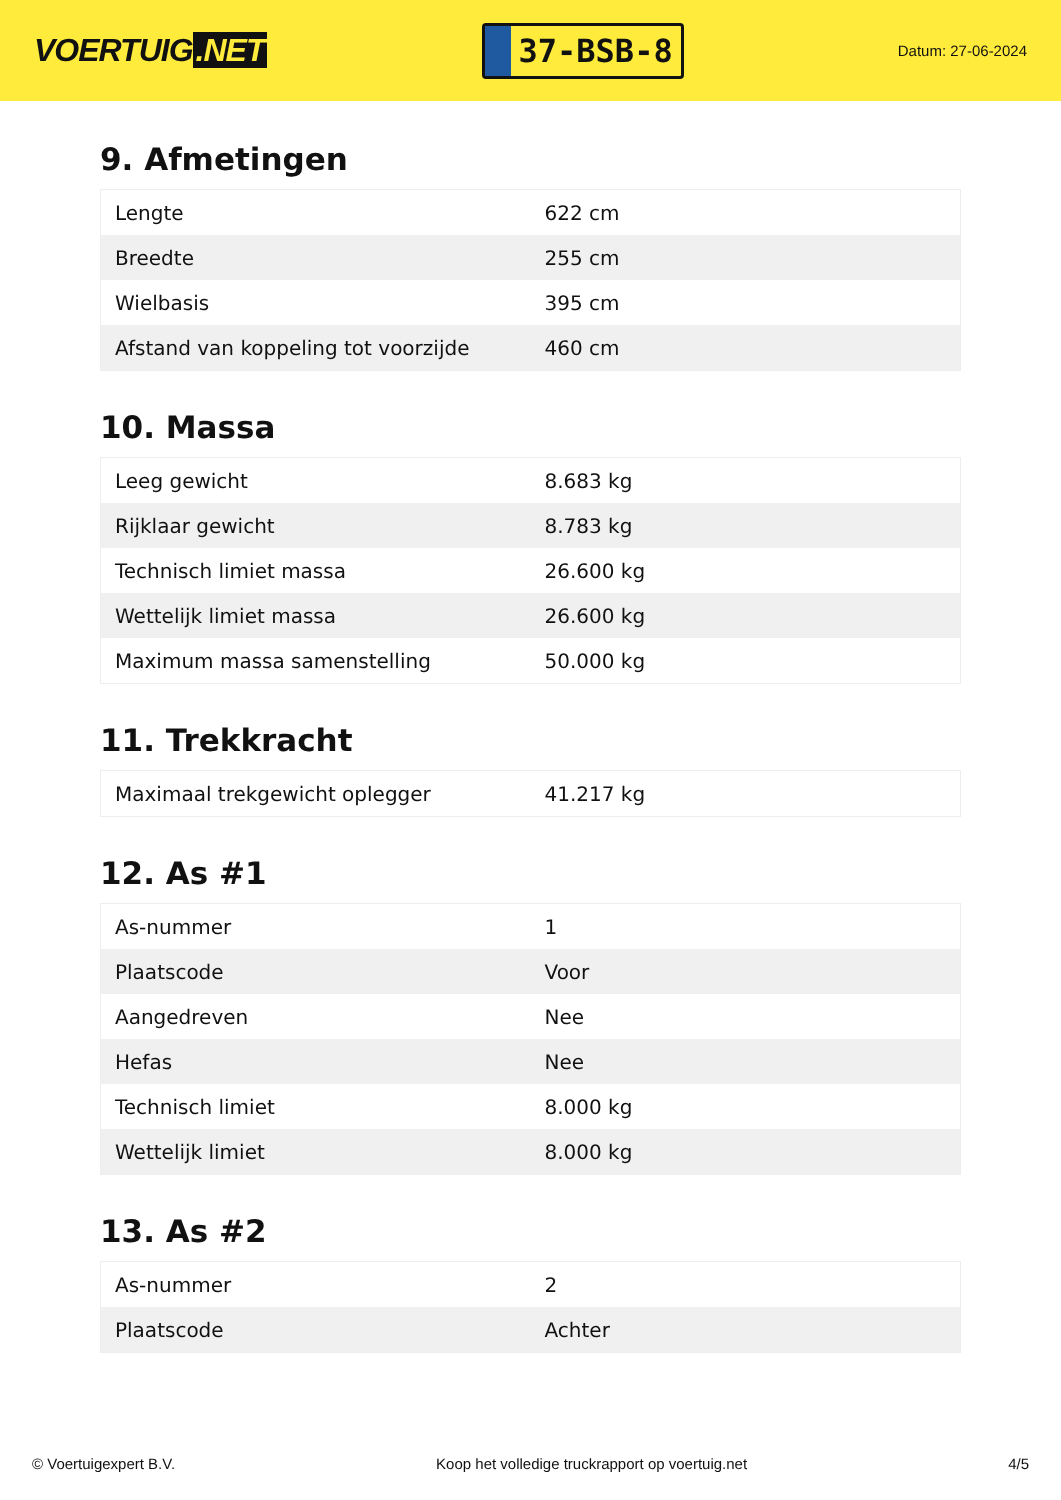VOERTUIG.NET
37-BSB-8
Datum: 27-06-2024
9. Afmetingen
| Lengte | 622 cm |
| Breedte | 255 cm |
| Wielbasis | 395 cm |
| Afstand van koppeling tot voorzijde | 460 cm |
10. Massa
| Leeg gewicht | 8.683 kg |
| Rijklaar gewicht | 8.783 kg |
| Technisch limiet massa | 26.600 kg |
| Wettelijk limiet massa | 26.600 kg |
| Maximum massa samenstelling | 50.000 kg |
11. Trekkracht
| Maximaal trekgewicht oplegger | 41.217 kg |
12. As #1
| As-nummer | 1 |
| Plaatscode | Voor |
| Aangedreven | Nee |
| Hefas | Nee |
| Technisch limiet | 8.000 kg |
| Wettelijk limiet | 8.000 kg |
13. As #2
| As-nummer | 2 |
| Plaatscode | Achter |
© Voertuigexpert B.V. Koop het volledige truckrapport op voertuig.net 4/5